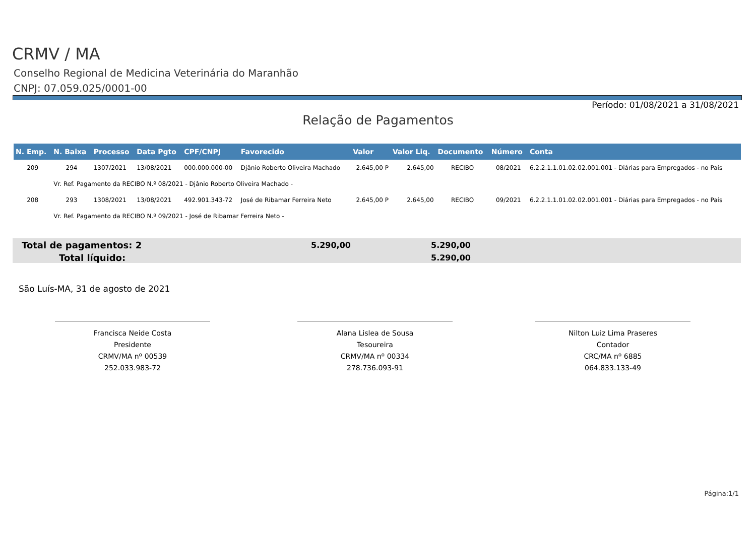CRMV / MA
Conselho Regional de Medicina Veterinária do Maranhão
CNPJ: 07.059.025/0001-00
Período: 01/08/2021 a 31/08/2021
Relação de Pagamentos
| N. Emp. | N. Baixa | Processo | Data Pgto | CPF/CNPJ | Favorecido | Valor | Valor Liq. | Documento | Número | Conta |
| --- | --- | --- | --- | --- | --- | --- | --- | --- | --- | --- |
| 209 | 294 | 1307/2021 | 13/08/2021 | 000.000.000-00 | Djânio Roberto Oliveira Machado | 2.645,00 P | 2.645,00 | RECIBO | 08/2021 | 6.2.2.1.1.01.02.02.001.001 - Diárias para Empregados - no País |
| | Vr. Ref. Pagamento da RECIBO N.º 08/2021 - Djânio Roberto Oliveira Machado - | | | | | | | | | |
| 208 | 293 | 1308/2021 | 13/08/2021 | 492.901.343-72 | José de Ribamar Ferreira Neto | 2.645,00 P | 2.645,00 | RECIBO | 09/2021 | 6.2.2.1.1.01.02.02.001.001 - Diárias para Empregados - no País |
| | Vr. Ref. Pagamento da RECIBO N.º 09/2021 - José de Ribamar Ferreira Neto - | | | | | | | | | |
Total de pagamentos: 2 5.290,00 5.290,00
Total líquido: 5.290,00
São Luís-MA, 31 de agosto de 2021
Francisca Neide Costa
Presidente
CRMV/MA nº 00539
252.033.983-72
Alana Lislea de Sousa
Tesoureira
CRMV/MA nº 00334
278.736.093-91
Nilton Luiz Lima Praseres
Contador
CRC/MA nº 6885
064.833.133-49
Página:1/1